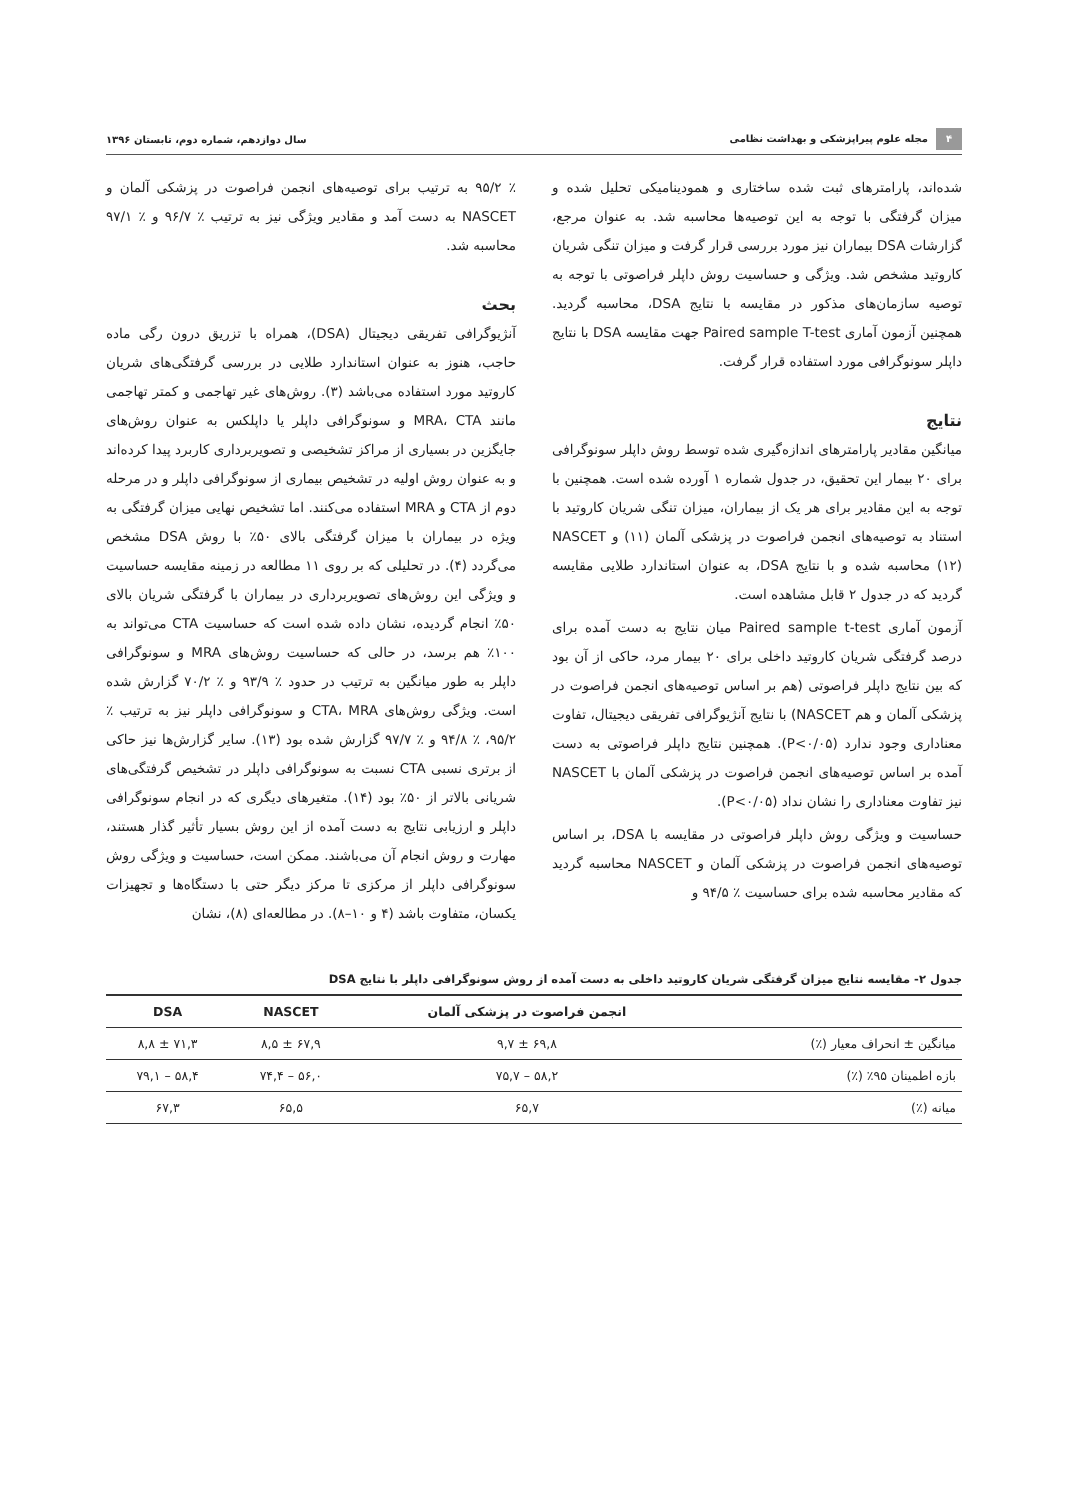۴ مجله علوم پیراپزشکی و بهداشت نظامی
سال دوازدهم، شماره دوم، تابستان ۱۳۹۶
شده‌اند، پارامترهای ثبت شده ساختاری و همودینامیکی تحلیل شده و میزان گرفتگی با توجه به این توصیه‌ها محاسبه شد. به عنوان مرجع، گزارشات DSA بیماران نیز مورد بررسی قرار گرفت و میزان تنگی شریان کاروتید مشخص شد. ویژگی و حساسیت روش داپلر فراصوتی با توجه به توصیه سازمان‌های مذکور در مقایسه با نتایج DSA، محاسبه گردید. همچنین آزمون آماری Paired sample T-test جهت مقایسه DSA با نتایج داپلر سونوگرافی مورد استفاده قرار گرفت.
نتایج
میانگین مقادیر پارامترهای اندازه‌گیری شده توسط روش داپلر سونوگرافی برای ۲۰ بیمار این تحقیق، در جدول شماره ۱ آورده شده است. همچنین با توجه به این مقادیر برای هر یک از بیماران، میزان تنگی شریان کاروتید با استناد به توصیه‌های انجمن فراصوت در پزشکی آلمان (۱۱) و NASCET (۱۲) محاسبه شده و با نتایج DSA، به عنوان استاندارد طلایی مقایسه گردید که در جدول ۲ قابل مشاهده است.
آزمون آماری Paired sample t-test میان نتایج به دست آمده برای درصد گرفتگی شریان کاروتید داخلی برای ۲۰ بیمار مرد، حاکی از آن بود که بین نتایج داپلر فراصوتی (هم بر اساس توصیه‌های انجمن فراصوت در پزشکی آلمان و هم NASCET) با نتایج آنژیوگرافی تفریقی دیجیتال، تفاوت معناداری وجود ندارد (P<۰/۰۵). همچنین نتایج داپلر فراصوتی به دست آمده بر اساس توصیه‌های انجمن فراصوت در پزشکی آلمان با NASCET نیز تفاوت معناداری را نشان نداد (P<۰/۰۵).
حساسیت و ویژگی روش داپلر فراصوتی در مقایسه با DSA، بر اساس توصیه‌های انجمن فراصوت در پزشکی آلمان و NASCET محاسبه گردید که مقادیر محاسبه شده برای حساسیت ٪ ۹۴/۵ و
٪ ۹۵/۲ به ترتیب برای توصیه‌های انجمن فراصوت در پزشکی آلمان و NASCET به دست آمد و مقادیر ویژگی نیز به ترتیب ٪ ۹۶/۷ و ٪ ۹۷/۱ محاسبه شد.
بحث
آنژیوگرافی تفریقی دیجیتال (DSA)، همراه با تزریق درون رگی ماده حاجب، هنوز به عنوان استاندارد طلایی در بررسی گرفتگی‌های شریان کاروتید مورد استفاده می‌باشد (۳). روش‌های غیر تهاجمی و کمتر تهاجمی مانند MRA، CTA و سونوگرافی داپلر یا داپلکس به عنوان روش‌های جایگزین در بسیاری از مراکز تشخیصی و تصویربرداری کاربرد پیدا کرده‌اند و به عنوان روش اولیه در تشخیص بیماری از سونوگرافی داپلر و در مرحله دوم از CTA و MRA استفاده می‌کنند. اما تشخیص نهایی میزان گرفتگی به ویژه در بیماران با میزان گرفتگی بالای ۵۰٪ با روش DSA مشخص می‌گردد (۴). در تحلیلی که بر روی ۱۱ مطالعه در زمینه مقایسه حساسیت و ویژگی این روش‌های تصویربرداری در بیماران با گرفتگی شریان بالای ۵۰٪ انجام گردیده، نشان داده شده است که حساسیت CTA می‌تواند به ۱۰۰٪ هم برسد، در حالی که حساسیت روش‌های MRA و سونوگرافی داپلر به طور میانگین به ترتیب در حدود ٪ ۹۳/۹ و ٪ ۷۰/۲ گزارش شده است. ویژگی روش‌های CTA، MRA و سونوگرافی داپلر نیز به ترتیب ٪ ۹۵/۲، ٪ ۹۴/۸ و ٪ ۹۷/۷ گزارش شده بود (۱۳). سایر گزارش‌ها نیز حاکی از برتری نسبی CTA نسبت به سونوگرافی داپلر در تشخیص گرفتگی‌های شریانی بالاتر از ۵۰٪ بود (۱۴). متغیرهای دیگری که در انجام سونوگرافی داپلر و ارزیابی نتایج به دست آمده از این روش بسیار تأثیر گذار هستند، مهارت و روش انجام آن می‌باشند. ممکن است، حساسیت و ویژگی روش سونوگرافی داپلر از مرکزی تا مرکز دیگر حتی با دستگاه‌ها و تجهیزات یکسان، متفاوت باشد (۴ و ۱۰–۸). در مطالعه‌ای (۸)، نشان
جدول ۲- مقایسه نتایج میزان گرفتگی شریان کاروتید داخلی به دست آمده از روش سونوگرافی داپلر با نتایج DSA
| | انجمن فراصوت در پزشکی آلمان | NASCET | DSA |
| --- | --- | --- | --- |
| میانگین ± انحراف معیار (٪) | ۶۹,۸ ± ۹,۷ | ۶۷,۹ ± ۸,۵ | ۷۱,۳ ± ۸,۸ |
| بازه اطمینان ۹۵٪ (٪) | ۵۸,۲ – ۷۵,۷ | ۵۶,۰ – ۷۴,۴ | ۵۸,۴ – ۷۹,۱ |
| میانه (٪) | ۶۵,۷ | ۶۵,۵ | ۶۷,۳ |